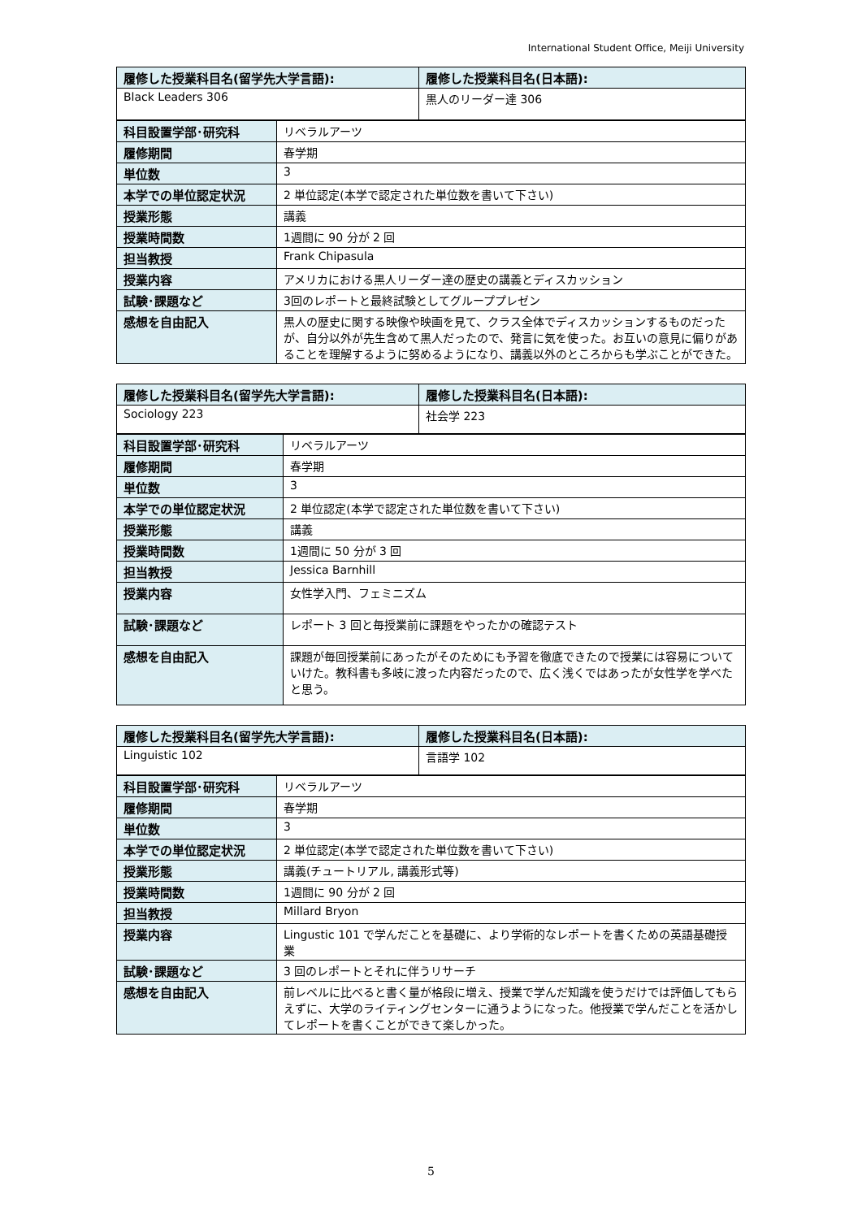International Student Office, Meiji University
| 履修した授業科目名(留学先大学言語): | 履修した授業科目名(日本語): |
| --- | --- |
| Black Leaders 306 | 黒人のリーダー達 306 |
| 科目設置学部･研究科 | リベラルアーツ |
| 履修期間 | 春学期 |
| 単位数 | 3 |
| 本学での単位認定状況 | 2 単位認定(本学で認定された単位数を書いて下さい) |
| 授業形態 | 講義 |
| 授業時間数 | 1週間に 90 分が 2 回 |
| 担当教授 | Frank Chipasula |
| 授業内容 | アメリカにおける黒人リーダー達の歴史の講義とディスカッション |
| 試験･課題など | 3回のレポートと最終試験としてグループプレゼン |
| 感想を自由記入 | 黒人の歴史に関する映像や映画を見て、クラス全体でディスカッションするものだったが、自分以外が先生含めて黒人だったので、発言に気を使った。お互いの意見に偏りがあることを理解するように努めるようになり、講義以外のところからも学ぶことができた。 |
| 履修した授業科目名(留学先大学言語): | 履修した授業科目名(日本語): |
| --- | --- |
| Sociology 223 | 社会学 223 |
| 科目設置学部･研究科 | リベラルアーツ |
| 履修期間 | 春学期 |
| 単位数 | 3 |
| 本学での単位認定状況 | 2 単位認定(本学で認定された単位数を書いて下さい) |
| 授業形態 | 講義 |
| 授業時間数 | 1週間に 50 分が 3 回 |
| 担当教授 | Jessica Barnhill |
| 授業内容 | 女性学入門、フェミニズム |
| 試験･課題など | レポート 3 回と毎授業前に課題をやったかの確認テスト |
| 感想を自由記入 | 課題が毎回授業前にあったがそのためにも予習を徹底できたので授業には容易についていけた。教科書も多岐に渡った内容だったので、広く浅くではあったが女性学を学べたと思う。 |
| 履修した授業科目名(留学先大学言語): | 履修した授業科目名(日本語): |
| --- | --- |
| Linguistic 102 | 言語学 102 |
| 科目設置学部･研究科 | リベラルアーツ |
| 履修期間 | 春学期 |
| 単位数 | 3 |
| 本学での単位認定状況 | 2 単位認定(本学で認定された単位数を書いて下さい) |
| 授業形態 | 講義(チュートリアル, 講義形式等) |
| 授業時間数 | 1週間に 90 分が 2 回 |
| 担当教授 | Millard Bryon |
| 授業内容 | Lingustic 101 で学んだことを基礎に、より学術的なレポートを書くための英語基礎授業 |
| 試験･課題など | 3 回のレポートとそれに伴うリサーチ |
| 感想を自由記入 | 前レベルに比べると書く量が格段に増え、授業で学んだ知識を使うだけでは評価してもらえずに、大学のライティングセンターに通うようになった。他授業で学んだことを活かしてレポートを書くことができて楽しかった。 |
5